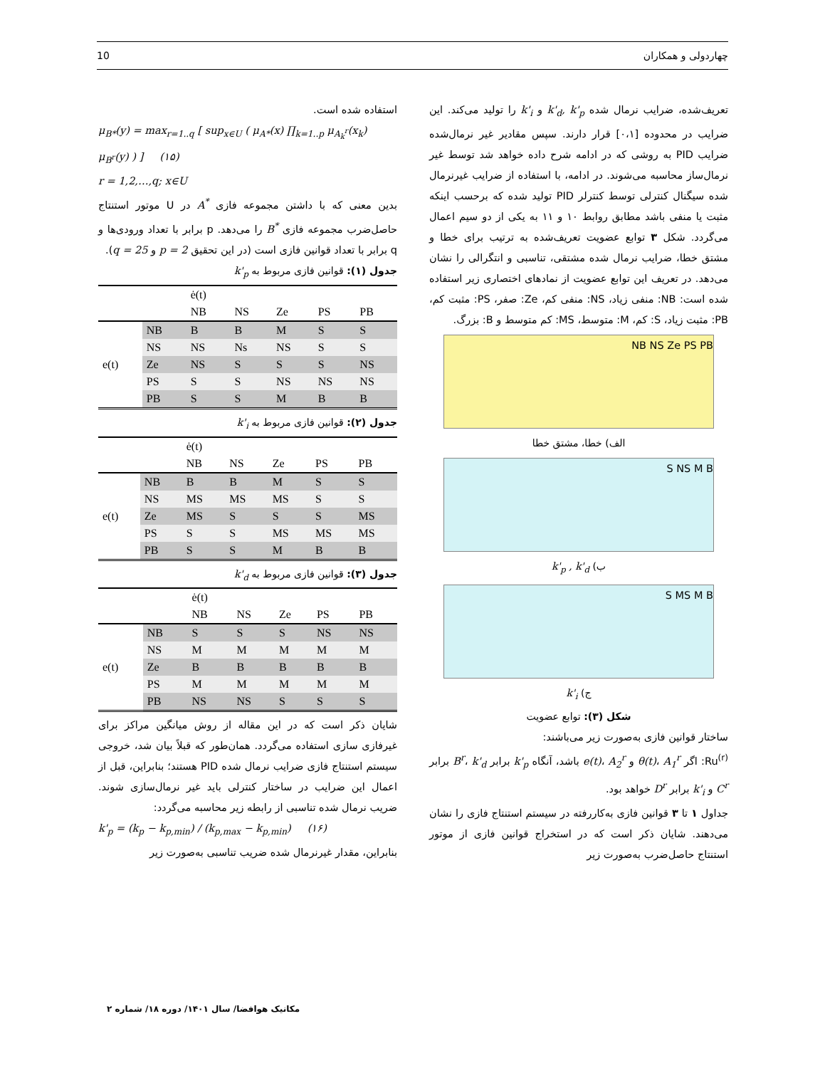10 چهاردولی و همکاران
تعریف‌شده، ضرایب نرمال شده k'<sub>d</sub>, k'<sub>p</sub> و k'<sub>i</sub> را تولید می‌کند. این ضرایب در محدوده [۰،۱] قرار دارند. سپس مقادیر غیر نرمال‌شده ضرایب PID به روشی که در ادامه شرح داده خواهد شد توسط غیر نرمال‌ساز محاسبه می‌شوند. در ادامه، با استفاده از ضرایب غیرنرمال شده سیگنال کنترلی توسط کنترلر PID تولید شده که برحسب اینکه مثبت یا منفی باشد مطابق روابط ۱۰ و ۱۱ به یکی از دو سیم اعمال می‌گردد. شکل ۳ توابع عضویت تعریف‌شده به ترتیب برای خطا و مشتق خطا، ضرایب نرمال شده مشتقی، تناسبی و انتگرالی را نشان می‌دهد. در تعریف این توابع عضویت از نمادهای اختصاری زیر استفاده شده است: NB: منفی زیاد، NS: منفی کم، Ze: صفر، PS: مثبت کم، PB: مثبت زیاد، S: کم، M: متوسط، MS: کم متوسط و B: بزرگ.
NB NS Ze PS PB
الف) خطا، مشتق خطا
S NS M B
ب) k'<sub>p</sub> , k'<sub>d</sub>
S MS M B
ج) k'<sub>i</sub>
شکل (۳): توابع عضویت
ساختار قوانین فازی به‌صورت زیر می‌باشند:
Ru<sup>(r)</sup>: اگر θ(t)، A<sub>1</sub><sup>r</sup> و e(t)، A<sub>2</sub><sup>r</sup> باشد، آنگاه k'<sub>p</sub> برابر B<sup>r</sup>، k'<sub>d</sub> برابر C<sup>r</sup> و k'<sub>i</sub> برابر D<sup>r</sup> خواهد بود.
جداول ۱ تا ۳ قوانین فازی به‌کاررفته در سیستم استنتاج فازی را نشان می‌دهند. شایان ذکر است که در استخراج قوانین فازی از موتور استنتاج حاصل‌ضرب به‌صورت زیر
استفاده شده است.
μ<sub>B*</sub>(y) = max<sub>r=1..q</sub> [ sup<sub>x∈U</sub> ( μ<sub>A*</sub>(x) ∏<sub>k=1..p</sub> μ<sub>A<sub>k</sub><sup>r</sup></sub>(x<sub>k</sub>) μ<sub>B<sup>r</sup></sub>(y) ) ] (۱۵)
r = 1,2,…,q; x∈U
بدین معنی که با داشتن مجموعه فازی A<sup>*</sup> در U موتور استنتاج حاصل‌ضرب مجموعه فازی B<sup>*</sup> را می‌دهد. p برابر با تعداد ورودی‌ها و q برابر با تعداد قوانین فازی است (در این تحقیق p = 2 و q = 25).
جدول (۱): قوانین فازی مربوط به k'<sub>p</sub>
| | | ė(t) | | | | |
| | | NB | NS | Ze | PS | PB |
| e(t) | NB | B | B | M | S | S |
| | NS | NS | Ns | NS | S | S |
| | Ze | NS | S | S | S | NS |
| | PS | S | S | NS | NS | NS |
| | PB | S | S | M | B | B |
جدول (۲): قوانین فازی مربوط به k'<sub>i</sub>
| | | ė(t) | | | | |
| | | NB | NS | Ze | PS | PB |
| e(t) | NB | B | B | M | S | S |
| | NS | MS | MS | MS | S | S |
| | Ze | MS | S | S | S | MS |
| | PS | S | S | MS | MS | MS |
| | PB | S | S | M | B | B |
جدول (۳): قوانین فازی مربوط به k'<sub>d</sub>
| | | ė(t) | | | | |
| | | NB | NS | Ze | PS | PB |
| e(t) | NB | S | S | S | NS | NS |
| | NS | M | M | M | M | M |
| | Ze | B | B | B | B | B |
| | PS | M | M | M | M | M |
| | PB | NS | NS | S | S | S |
شایان ذکر است که در این مقاله از روش میانگین مراکز برای غیرفازی سازی استفاده می‌گردد. همان‌طور که قبلاً بیان شد، خروجی سیستم استنتاج فازی ضرایب نرمال شده PID هستند؛ بنابراین، قبل از اعمال این ضرایب در ساختار کنترلی باید غیر نرمال‌سازی شوند. ضریب نرمال شده تناسبی از رابطه زیر محاسبه می‌گردد:
k'<sub>p</sub> = (k<sub>p</sub> − k<sub>p,min</sub>) / (k<sub>p,max</sub> − k<sub>p,min</sub>) (۱۶)
بنابراین، مقدار غیرنرمال شده ضریب تناسبی به‌صورت زیر
مکانیک هوافضا/ سال ۱۴۰۱/ دوره ۱۸/ شماره ۲